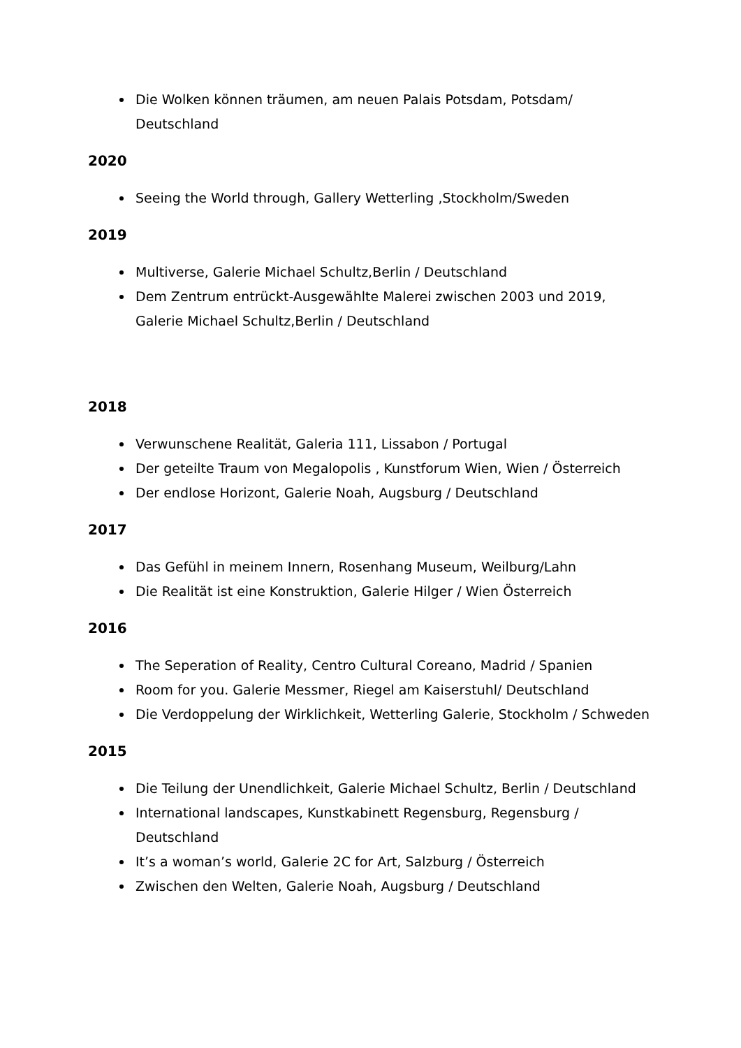Die Wolken können träumen, am neuen Palais Potsdam, Potsdam/ Deutschland
2020
Seeing the World through, Gallery Wetterling ,Stockholm/Sweden
2019
Multiverse, Galerie Michael Schultz,Berlin / Deutschland
Dem Zentrum entrückt-Ausgewählte Malerei zwischen 2003 und 2019, Galerie Michael Schultz,Berlin / Deutschland
2018
Verwunschene Realität, Galeria 111, Lissabon / Portugal
Der geteilte Traum von Megalopolis , Kunstforum Wien, Wien / Österreich
Der endlose Horizont, Galerie Noah, Augsburg / Deutschland
2017
Das Gefühl in meinem Innern, Rosenhang Museum, Weilburg/Lahn
Die Realität ist eine Konstruktion, Galerie Hilger / Wien Österreich
2016
The Seperation of Reality, Centro Cultural Coreano, Madrid / Spanien
Room for you. Galerie Messmer, Riegel am Kaiserstuhl/ Deutschland
Die Verdoppelung der Wirklichkeit, Wetterling Galerie, Stockholm / Schweden
2015
Die Teilung der Unendlichkeit, Galerie Michael Schultz, Berlin / Deutschland
International landscapes, Kunstkabinett Regensburg, Regensburg / Deutschland
It’s a woman’s world, Galerie 2C for Art, Salzburg / Österreich
Zwischen den Welten, Galerie Noah, Augsburg / Deutschland